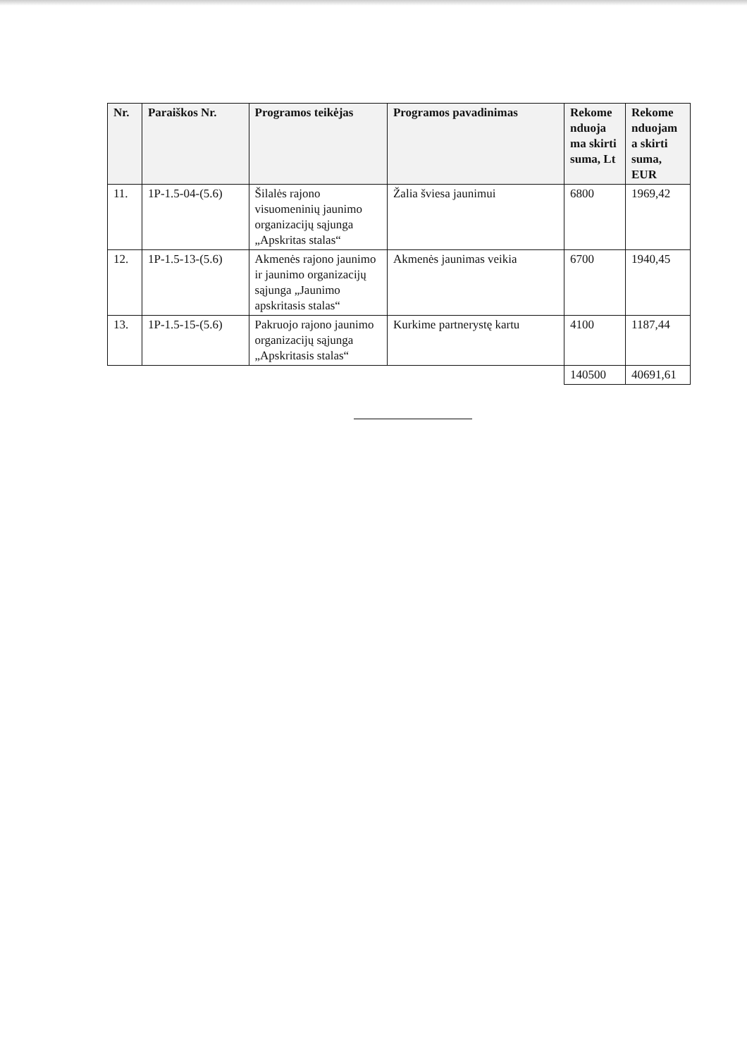| Nr. | Paraiškos Nr. | Programos teikėjas | Programos pavadinimas | Rekome nduoja ma skirti suma, Lt | Rekome nduojam a skirti suma, EUR |
| --- | --- | --- | --- | --- | --- |
| 11. | 1P-1.5-04-(5.6) | Šilalės rajono visuomeninių jaunimo organizacijų sąjunga „Apskritas stalas“ | Žalia šviesa jaunimui | 6800 | 1969,42 |
| 12. | 1P-1.5-13-(5.6) | Akmenės rajono jaunimo ir jaunimo organizacijų sąjunga „Jaunimo apskritasis stalas“ | Akmenės jaunimas veikia | 6700 | 1940,45 |
| 13. | 1P-1.5-15-(5.6) | Pakruojo rajono jaunimo organizacijų sąjunga „Apskritasis stalas“ | Kurkime partnerystę kartu | 4100 | 1187,44 |
| | | | | 140500 | 40691,61 |